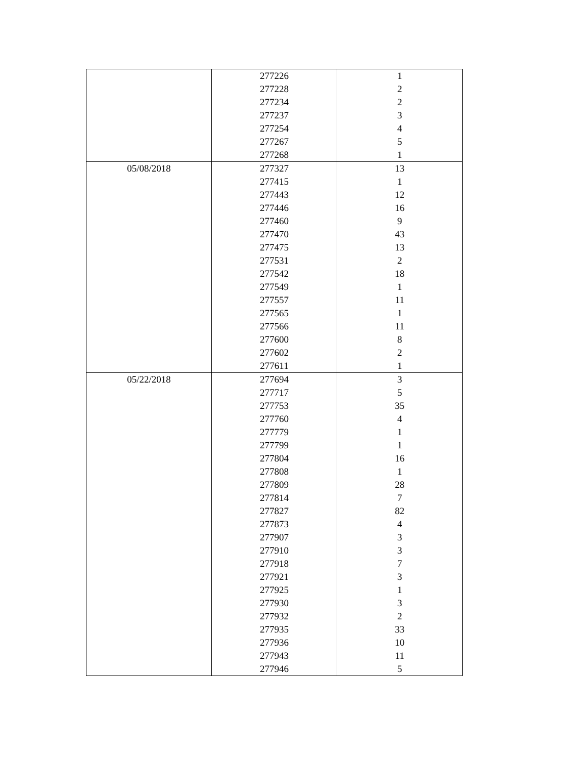| | 277226 277228 277234 277237 277254 277267 277268 | 1 2 2 3 4 5 1 |
| 05/08/2018 | 277327 277415 277443 277446 277460 277470 277475 277531 277542 277549 277557 277565 277566 277600 277602 277611 | 13 1 12 16 9 43 13 2 18 1 11 1 11 8 2 1 |
| 05/22/2018 | 277694 277717 277753 277760 277779 277799 277804 277808 277809 277814 277827 277873 277907 277910 277918 277921 277925 277930 277932 277935 277936 277943 277946 | 3 5 35 4 1 1 16 1 28 7 82 4 3 3 7 3 1 3 2 33 10 11 5 |